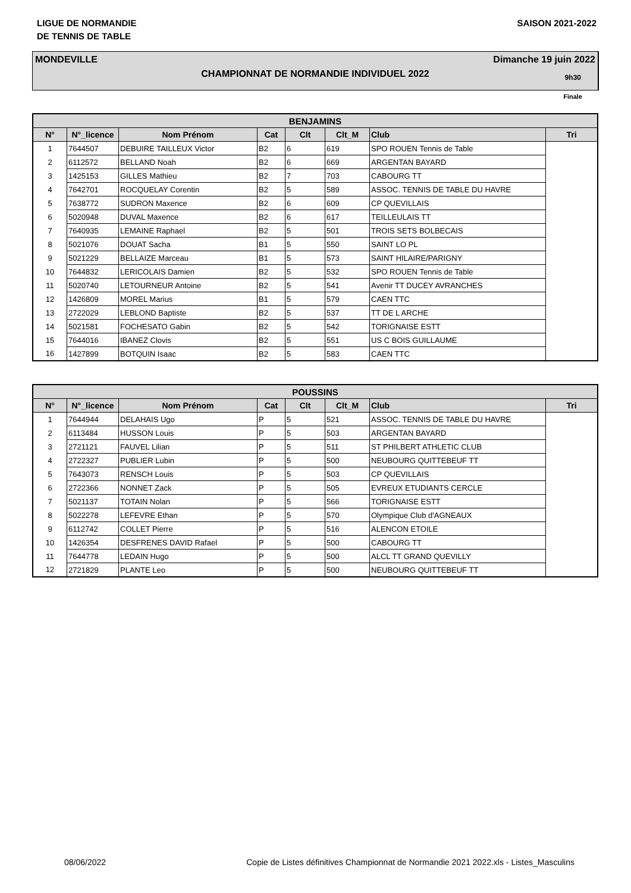LIGUE DE NORMANDIE
DE TENNIS DE TABLE
SAISON 2021-2022
MONDEVILLE Dimanche 19 juin 2022
CHAMPIONNAT DE NORMANDIE INDIVIDUEL 2022
9h30
Finale
| BENJAMINS | | | | | | | |
| --- | --- | --- | --- | --- | --- | --- | --- |
| N° | N°_licence | Nom Prénom | Cat | Clt | Clt_M | Club | Tri |
| 1 | 7644507 | DEBUIRE TAILLEUX Victor | B2 | 6 | 619 | SPO ROUEN Tennis de Table | |
| 2 | 6112572 | BELLAND Noah | B2 | 6 | 669 | ARGENTAN BAYARD | |
| 3 | 1425153 | GILLES Mathieu | B2 | 7 | 703 | CABOURG TT | |
| 4 | 7642701 | ROCQUELAY Corentin | B2 | 5 | 589 | ASSOC. TENNIS DE TABLE DU HAVRE | |
| 5 | 7638772 | SUDRON Maxence | B2 | 6 | 609 | CP QUEVILLAIS | |
| 6 | 5020948 | DUVAL Maxence | B2 | 6 | 617 | TEILLEULAIS TT | |
| 7 | 7640935 | LEMAINE Raphael | B2 | 5 | 501 | TROIS SETS BOLBECAIS | |
| 8 | 5021076 | DOUAT Sacha | B1 | 5 | 550 | SAINT LO PL | |
| 9 | 5021229 | BELLAIZE Marceau | B1 | 5 | 573 | SAINT HILAIRE/PARIGNY | |
| 10 | 7644832 | LERICOLAIS Damien | B2 | 5 | 532 | SPO ROUEN Tennis de Table | |
| 11 | 5020740 | LETOURNEUR Antoine | B2 | 5 | 541 | Avenir TT DUCEY AVRANCHES | |
| 12 | 1426809 | MOREL Marius | B1 | 5 | 579 | CAEN TTC | |
| 13 | 2722029 | LEBLOND Baptiste | B2 | 5 | 537 | TT DE L ARCHE | |
| 14 | 5021581 | FOCHESATO Gabin | B2 | 5 | 542 | TORIGNAISE ESTT | |
| 15 | 7644016 | IBANEZ Clovis | B2 | 5 | 551 | US C BOIS GUILLAUME | |
| 16 | 1427899 | BOTQUIN Isaac | B2 | 5 | 583 | CAEN TTC | |
| POUSSINS | | | | | | | |
| --- | --- | --- | --- | --- | --- | --- | --- |
| N° | N°_licence | Nom Prénom | Cat | Clt | Clt_M | Club | Tri |
| 1 | 7644944 | DELAHAIS Ugo | P | 5 | 521 | ASSOC. TENNIS DE TABLE DU HAVRE | |
| 2 | 6113484 | HUSSON Louis | P | 5 | 503 | ARGENTAN BAYARD | |
| 3 | 2721121 | FAUVEL Lilian | P | 5 | 511 | ST PHILBERT ATHLETIC CLUB | |
| 4 | 2722327 | PUBLIER Lubin | P | 5 | 500 | NEUBOURG QUITTEBEUF TT | |
| 5 | 7643073 | RENSCH Louis | P | 5 | 503 | CP QUEVILLAIS | |
| 6 | 2722366 | NONNET Zack | P | 5 | 505 | EVREUX ETUDIANTS CERCLE | |
| 7 | 5021137 | TOTAIN Nolan | P | 5 | 566 | TORIGNAISE ESTT | |
| 8 | 5022278 | LEFEVRE Ethan | P | 5 | 570 | Olympique Club d'AGNEAUX | |
| 9 | 6112742 | COLLET Pierre | P | 5 | 516 | ALENCON ETOILE | |
| 10 | 1426354 | DESFRENES DAVID Rafael | P | 5 | 500 | CABOURG TT | |
| 11 | 7644778 | LEDAIN Hugo | P | 5 | 500 | ALCL TT GRAND QUEVILLY | |
| 12 | 2721829 | PLANTE Leo | P | 5 | 500 | NEUBOURG QUITTEBEUF TT | |
08/06/2022 Copie de Listes définitives Championnat de Normandie 2021 2022.xls - Listes_Masculins